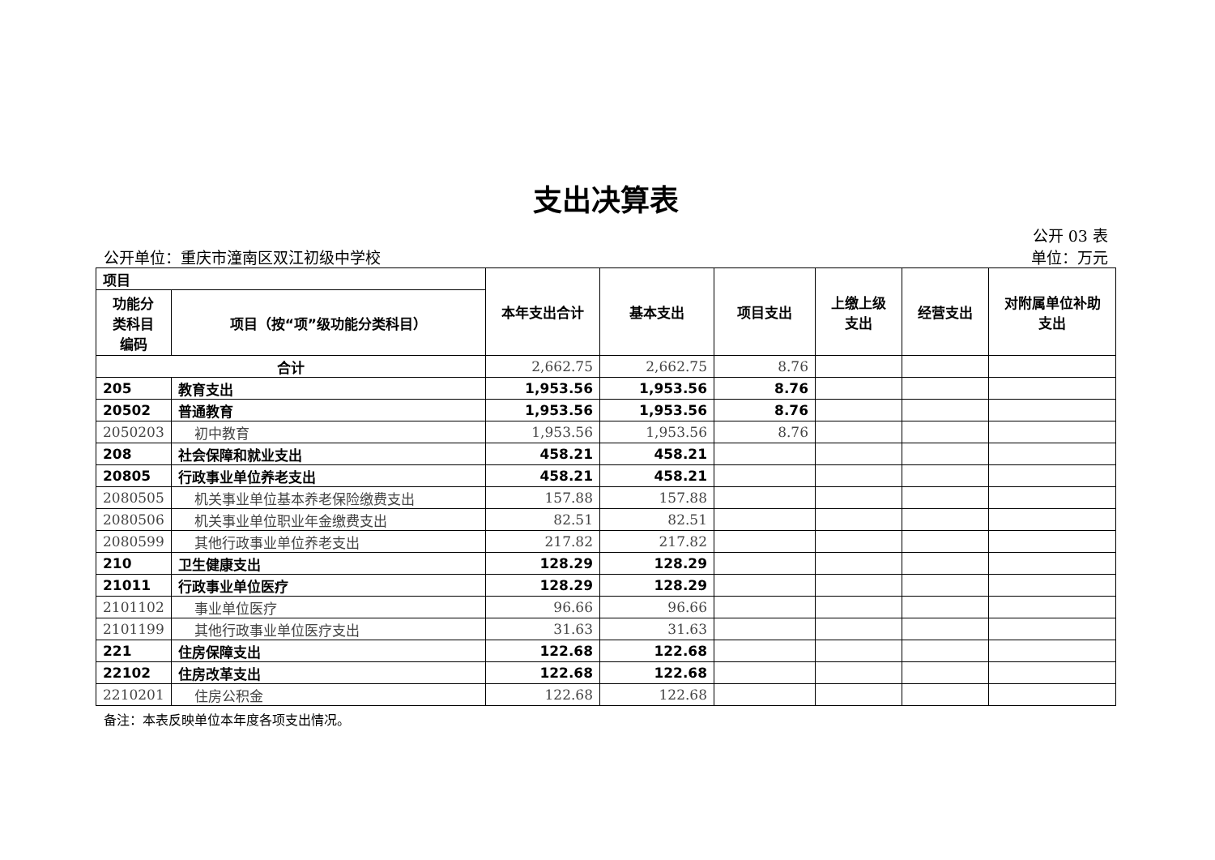支出决算表
公开 03 表
公开单位：重庆市潼南区双江初级中学校 单位：万元
| 项目 | | 本年支出合计 | 基本支出 | 项目支出 | 上缴上级 支出 | 经营支出 | 对附属单位补助 支出 |
| --- | --- | --- | --- | --- | --- | --- | --- |
| 功能分 类科目 编码 | 项目（按“项”级功能分类科目） | | | | | | |
| 合计 | | 2,662.75 | 2,662.75 | 8.76 | | | |
| 205 | 教育支出 | 1,953.56 | 1,953.56 | 8.76 | | | |
| 20502 | 普通教育 | 1,953.56 | 1,953.56 | 8.76 | | | |
| 2050203 | 初中教育 | 1,953.56 | 1,953.56 | 8.76 | | | |
| 208 | 社会保障和就业支出 | 458.21 | 458.21 | | | | |
| 20805 | 行政事业单位养老支出 | 458.21 | 458.21 | | | | |
| 2080505 | 机关事业单位基本养老保险缴费支出 | 157.88 | 157.88 | | | | |
| 2080506 | 机关事业单位职业年金缴费支出 | 82.51 | 82.51 | | | | |
| 2080599 | 其他行政事业单位养老支出 | 217.82 | 217.82 | | | | |
| 210 | 卫生健康支出 | 128.29 | 128.29 | | | | |
| 21011 | 行政事业单位医疗 | 128.29 | 128.29 | | | | |
| 2101102 | 事业单位医疗 | 96.66 | 96.66 | | | | |
| 2101199 | 其他行政事业单位医疗支出 | 31.63 | 31.63 | | | | |
| 221 | 住房保障支出 | 122.68 | 122.68 | | | | |
| 22102 | 住房改革支出 | 122.68 | 122.68 | | | | |
| 2210201 | 住房公积金 | 122.68 | 122.68 | | | | |
备注：本表反映单位本年度各项支出情况。